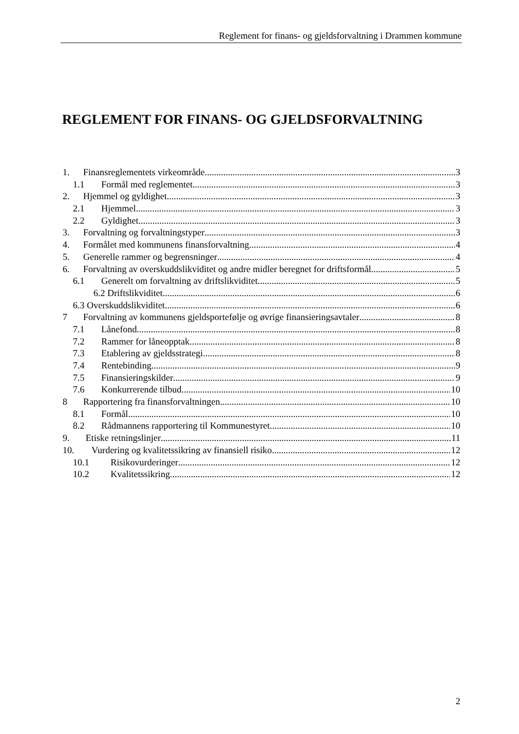Reglement for finans- og gjeldsforvaltning i Drammen kommune
REGLEMENT FOR FINANS- OG GJELDSFORVALTNING
1. Finansreglementets virkeområde 3
1.1 Formål med reglementet 3
2. Hjemmel og gyldighet 3
2.1 Hjemmel 3
2.2 Gyldighet 3
3. Forvaltning og forvaltningstyper 3
4. Formålet med kommunens finansforvaltning 4
5. Generelle rammer og begrensninger 4
6. Forvaltning av overskuddslikviditet og andre midler beregnet for driftsformål 5
6.1 Generelt om forvaltning av driftslikviditet 5
6.2 Driftslikviditet 6
6.3 Overskuddslikviditet 6
7 Forvaltning av kommunens gjeldsportefølje og øvrige finansieringsavtaler 8
7.1 Lånefond 8
7.2 Rammer for låneopptak 8
7.3 Etablering av gjeldsstrategi 8
7.4 Rentebinding 9
7.5 Finansieringskilder 9
7.6 Konkurrerende tilbud 10
8 Rapportering fra finansforvaltningen 10
8.1 Formål 10
8.2 Rådmannens rapportering til Kommunestyret 10
9. Etiske retningslinjer 11
10. Vurdering og kvalitetssikring av finansiell risiko 12
10.1 Risikovurderinger 12
10.2 Kvalitetssikring 12
2